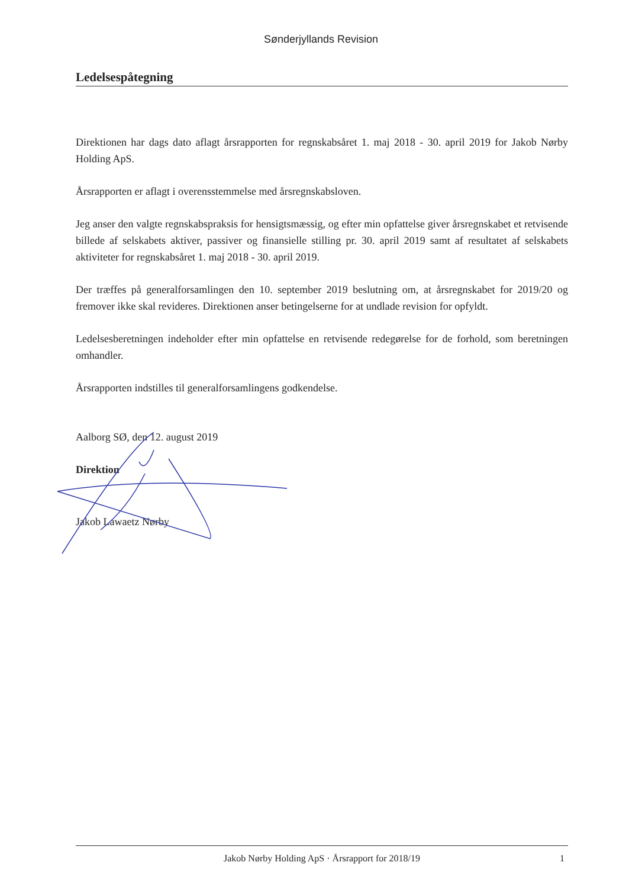Sønderjyllands Revision
Ledelsespåtegning
Direktionen har dags dato aflagt årsrapporten for regnskabsåret 1. maj 2018 - 30. april 2019 for Jakob Nørby Holding ApS.
Årsrapporten er aflagt i overensstemmelse med årsregnskabsloven.
Jeg anser den valgte regnskabspraksis for hensigtsmæssig, og efter min opfattelse giver årsregnskabet et retvisende billede af selskabets aktiver, passiver og finansielle stilling pr. 30. april 2019 samt af resultatet af selskabets aktiviteter for regnskabsåret 1. maj 2018 - 30. april 2019.
Der træffes på generalforsamlingen den 10. september 2019 beslutning om, at årsregnskabet for 2019/20 og fremover ikke skal revideres. Direktionen anser betingelserne for at undlade revision for opfyldt.
Ledelsesberetningen indeholder efter min opfattelse en retvisende redegørelse for de forhold, som beretningen omhandler.
Årsrapporten indstilles til generalforsamlingens godkendelse.
Aalborg SØ, den 12. august 2019
Direktion
Jakob Lawaetz Nørby
Jakob Nørby Holding ApS · Årsrapport for 2018/19 1